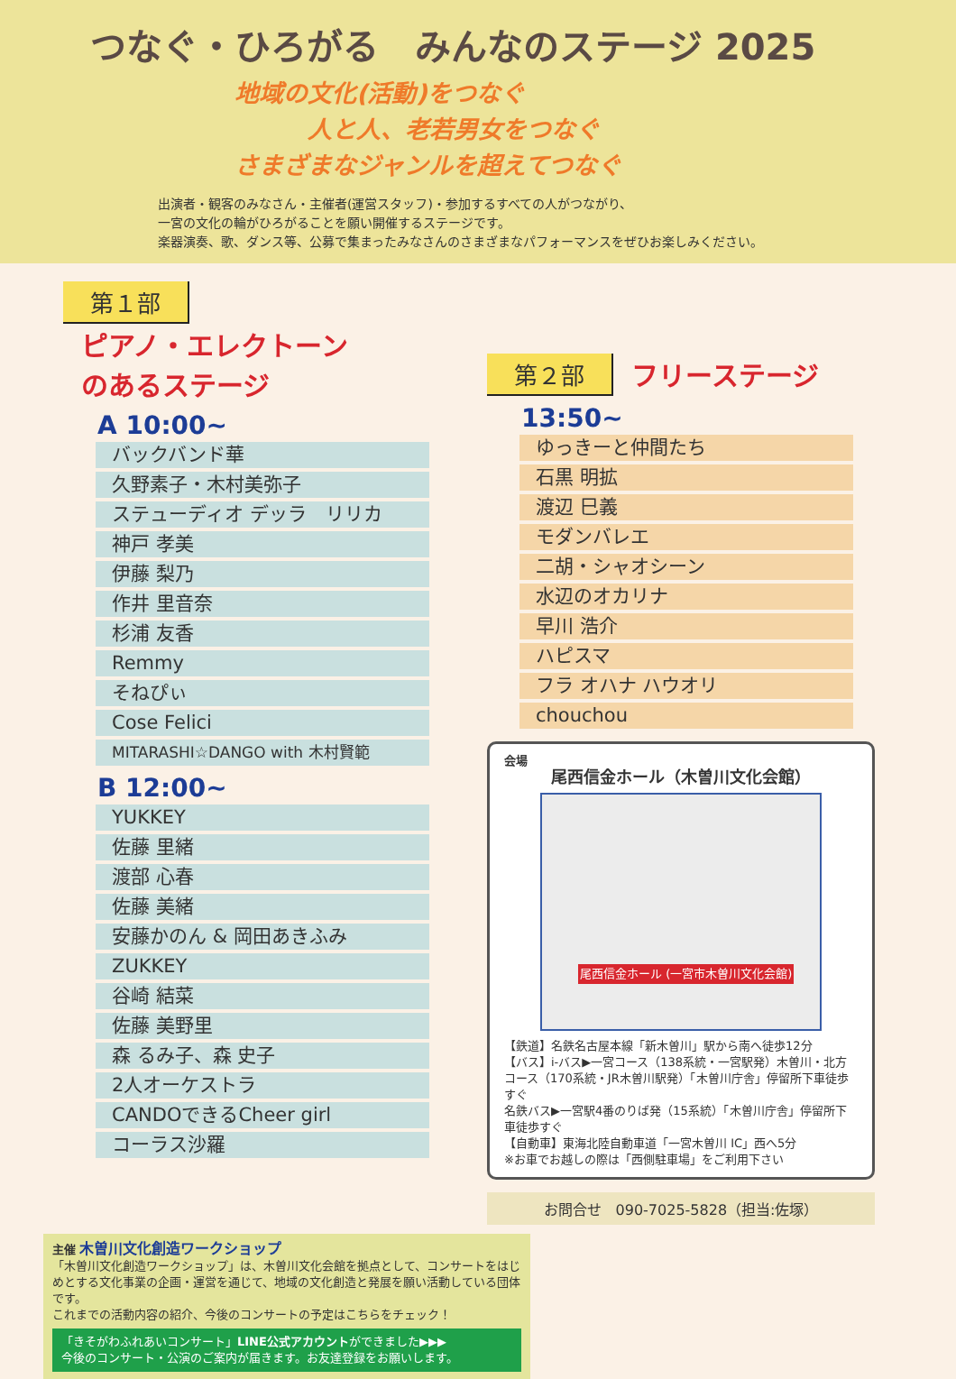つなぐ・ひろがる　みんなのステージ 2025
地域の文化(活動)をつなぐ
　　　人と人、老若男女をつなぐ
さまざまなジャンルを超えてつなぐ
出演者・観客のみなさん・主催者(運営スタッフ)・参加するすべての人がつながり、
一宮の文化の輪がひろがることを願い開催するステージです。
楽器演奏、歌、ダンス等、公募で集まったみなさんのさまざまなパフォーマンスをぜひお楽しみください。
第１部 ピアノ・エレクトーン
のあるステージ
A 10:00~
バックバンド華
久野素子・木村美弥子
ステューディオ デッラ　リリカ
神戸 孝美
伊藤 梨乃
作井 里音奈
杉浦 友香
Remmy
そねぴぃ
Cose Felici
MITARASHI☆DANGO with 木村賢範
B 12:00~
YUKKEY
佐藤 里緒
渡部 心春
佐藤 美緒
安藤かのん & 岡田あきふみ
ZUKKEY
谷崎 結菜
佐藤 美野里
森 るみ子、森 史子
2人オーケストラ
CANDOできるCheer girl
コーラス沙羅
第２部 フリーステージ
13:50~
ゆっきーと仲間たち
石黒 明拡
渡辺 巳義
モダンバレエ
二胡・シャオシーン
水辺のオカリナ
早川 浩介
ハピスマ
フラ オハナ ハウオリ
chouchou
会場
尾西信金ホール（木曽川文化会館）
尾西信金ホール (一宮市木曽川文化会館)
【鉄道】名鉄名古屋本線「新木曽川」駅から南へ徒歩12分
【バス】i-バス▶一宮コース（138系統・一宮駅発）木曽川・北方コース（170系統・JR木曽川駅発）「木曽川庁舎」停留所下車徒歩すぐ
名鉄バス▶一宮駅4番のりば発（15系統）「木曽川庁舎」停留所下車徒歩すぐ
【自動車】東海北陸自動車道「一宮木曽川 IC」西へ5分
※お車でお越しの際は「西側駐車場」をご利用下さい
お問合せ　090-7025-5828（担当:佐塚）
主催 木曽川文化創造ワークショップ
「木曽川文化創造ワークショップ」は、木曽川文化会館を拠点として、コンサートをはじめとする文化事業の企画・運営を通じて、地域の文化創造と発展を願い活動している団体です。
これまでの活動内容の紹介、今後のコンサートの予定はこちらをチェック！
「きそがわふれあいコンサート」LINE公式アカウントができました▶▶▶
今後のコンサート・公演のご案内が届きます。お友達登録をお願いします。